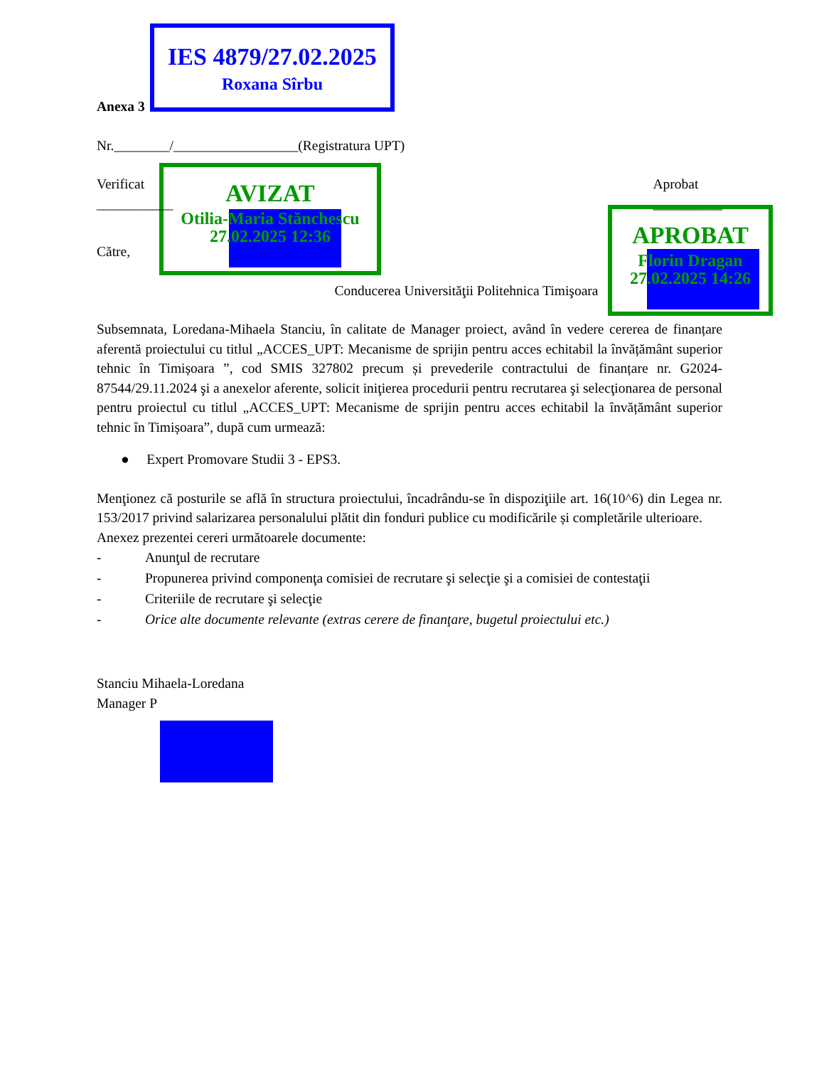IES 4879/27.02.2025
Roxana Sîrbu
AVIZAT
Otilia-Maria Stănchescu
27.02.2025 12:36
APROBAT
Florin Dragan
27.02.2025 14:26
Anexa 3
Nr.________/__________________(Registratura UPT)
Verificat
___________
Aprobat
__________
Către,
Conducerea Universităţii Politehnica Timişoara
Subsemnata, Loredana-Mihaela Stanciu, în calitate de Manager proiect, având în vedere cererea de finanțare aferentă proiectului cu titlul „ACCES_UPT: Mecanisme de sprijin pentru acces echitabil la învățământ superior tehnic în Timișoara ”, cod SMIS 327802 precum și prevederile contractului de finanțare nr. G2024-87544/29.11.2024 şi a anexelor aferente, solicit iniţierea procedurii pentru recrutarea şi selecţionarea de personal pentru proiectul cu titlul „ACCES_UPT: Mecanisme de sprijin pentru acces echitabil la învățământ superior tehnic în Timișoara”, după cum urmează:
● Expert Promovare Studii 3 - EPS3.
Menţionez că posturile se află în structura proiectului, încadrându-se în dispoziţiile art. 16(10^6) din Legea nr. 153/2017 privind salarizarea personalului plătit din fonduri publice cu modificările și completările ulterioare.
Anexez prezentei cereri următoarele documente:
- Anunţul de recrutare
- Propunerea privind componenţa comisiei de recrutare şi selecţie şi a comisiei de contestaţii
- Criteriile de recrutare şi selecţie
- Orice alte documente relevante (extras cerere de finanţare, bugetul proiectului etc.)
Stanciu Mihaela-Loredana
Manager P